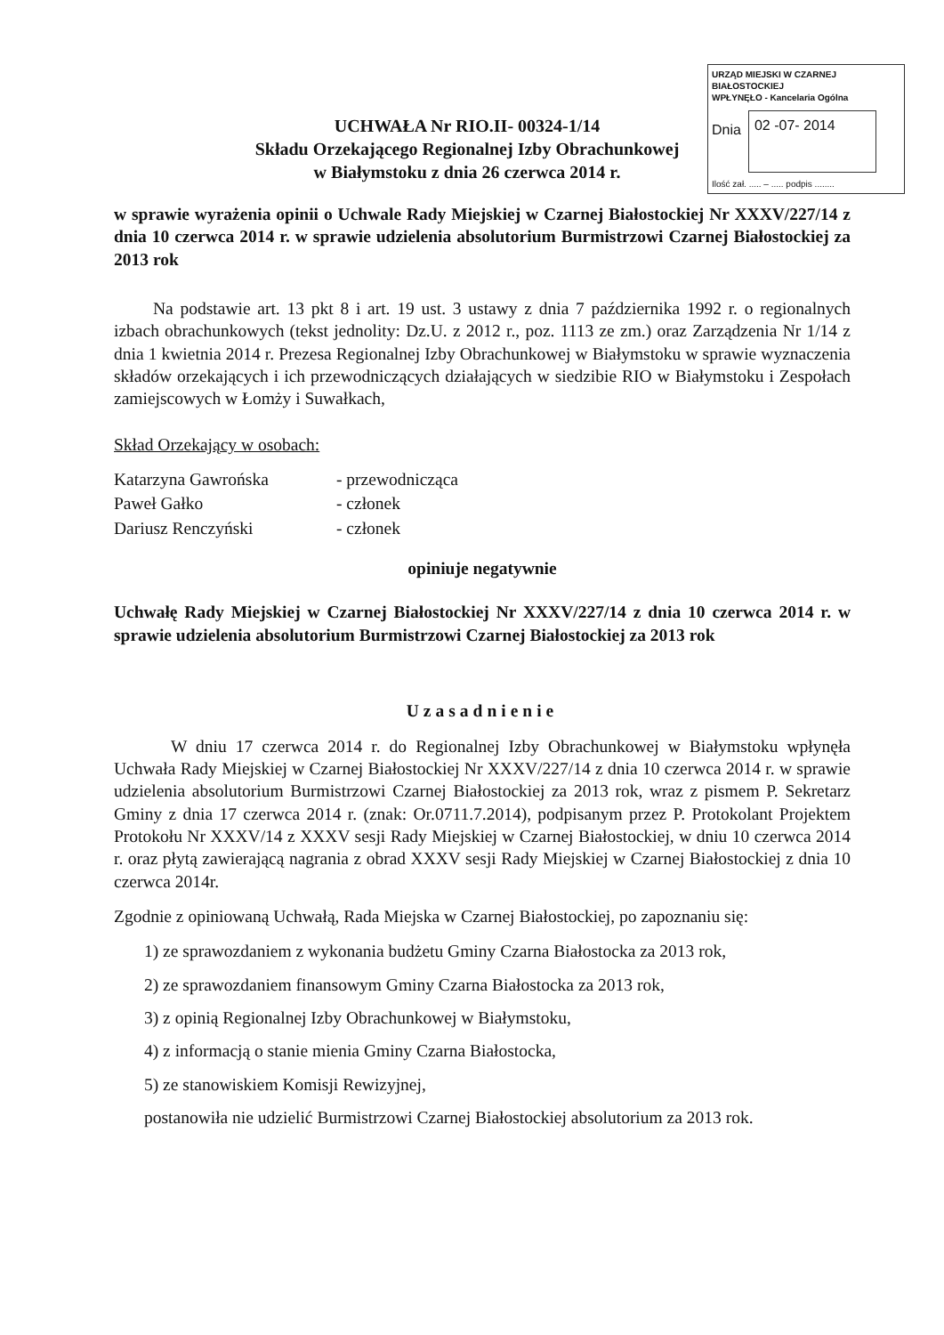UCHWAŁA Nr RIO.II- 00324-1/14
Składu Orzekającego Regionalnej Izby Obrachunkowej
w Białymstoku z dnia 26 czerwca 2014 r.
URZĄD MIEJSKI W CZARNEJ BIAŁOSTOCKIEJ
WPŁYNĘŁO - Kancelaria Ogólna
Dnia
02 -07- 2014
Ilość zał. ..... – ..... podpis ........
w sprawie wyrażenia opinii o Uchwale Rady Miejskiej w Czarnej Białostockiej Nr XXXV/227/14 z dnia 10 czerwca 2014 r. w sprawie udzielenia absolutorium Burmistrzowi Czarnej Białostockiej za 2013 rok
Na podstawie art. 13 pkt 8 i art. 19 ust. 3 ustawy z dnia 7 października 1992 r. o regionalnych izbach obrachunkowych (tekst jednolity: Dz.U. z 2012 r., poz. 1113 ze zm.) oraz Zarządzenia Nr 1/14 z dnia 1 kwietnia 2014 r. Prezesa Regionalnej Izby Obrachunkowej w Białymstoku w sprawie wyznaczenia składów orzekających i ich przewodniczących działających w siedzibie RIO w Białymstoku i Zespołach zamiejscowych w Łomży i Suwałkach,
Skład Orzekający w osobach:
| Katarzyna Gawrońska | - przewodnicząca |
| Paweł Gałko | - członek |
| Dariusz Renczyński | - członek |
opiniuje negatywnie
Uchwałę Rady Miejskiej w Czarnej Białostockiej Nr XXXV/227/14 z dnia 10 czerwca 2014 r. w sprawie udzielenia absolutorium Burmistrzowi Czarnej Białostockiej za 2013 rok
Uzasadnienie
W dniu 17 czerwca 2014 r. do Regionalnej Izby Obrachunkowej w Białymstoku wpłynęła Uchwała Rady Miejskiej w Czarnej Białostockiej Nr XXXV/227/14 z dnia 10 czerwca 2014 r. w sprawie udzielenia absolutorium Burmistrzowi Czarnej Białostockiej za 2013 rok, wraz z pismem P. Sekretarz Gminy z dnia 17 czerwca 2014 r. (znak: Or.0711.7.2014), podpisanym przez P. Protokolant Projektem Protokołu Nr XXXV/14 z XXXV sesji Rady Miejskiej w Czarnej Białostockiej, w dniu 10 czerwca 2014 r. oraz płytą zawierającą nagrania z obrad XXXV sesji Rady Miejskiej w Czarnej Białostockiej z dnia 10 czerwca 2014r.
Zgodnie z opiniowaną Uchwałą, Rada Miejska w Czarnej Białostockiej, po zapoznaniu się:
1) ze sprawozdaniem z wykonania budżetu Gminy Czarna Białostocka za 2013 rok,
2) ze sprawozdaniem finansowym Gminy Czarna Białostocka za 2013 rok,
3) z opinią Regionalnej Izby Obrachunkowej w Białymstoku,
4) z informacją o stanie mienia Gminy Czarna Białostocka,
5) ze stanowiskiem Komisji Rewizyjnej,
postanowiła nie udzielić Burmistrzowi Czarnej Białostockiej absolutorium za 2013 rok.